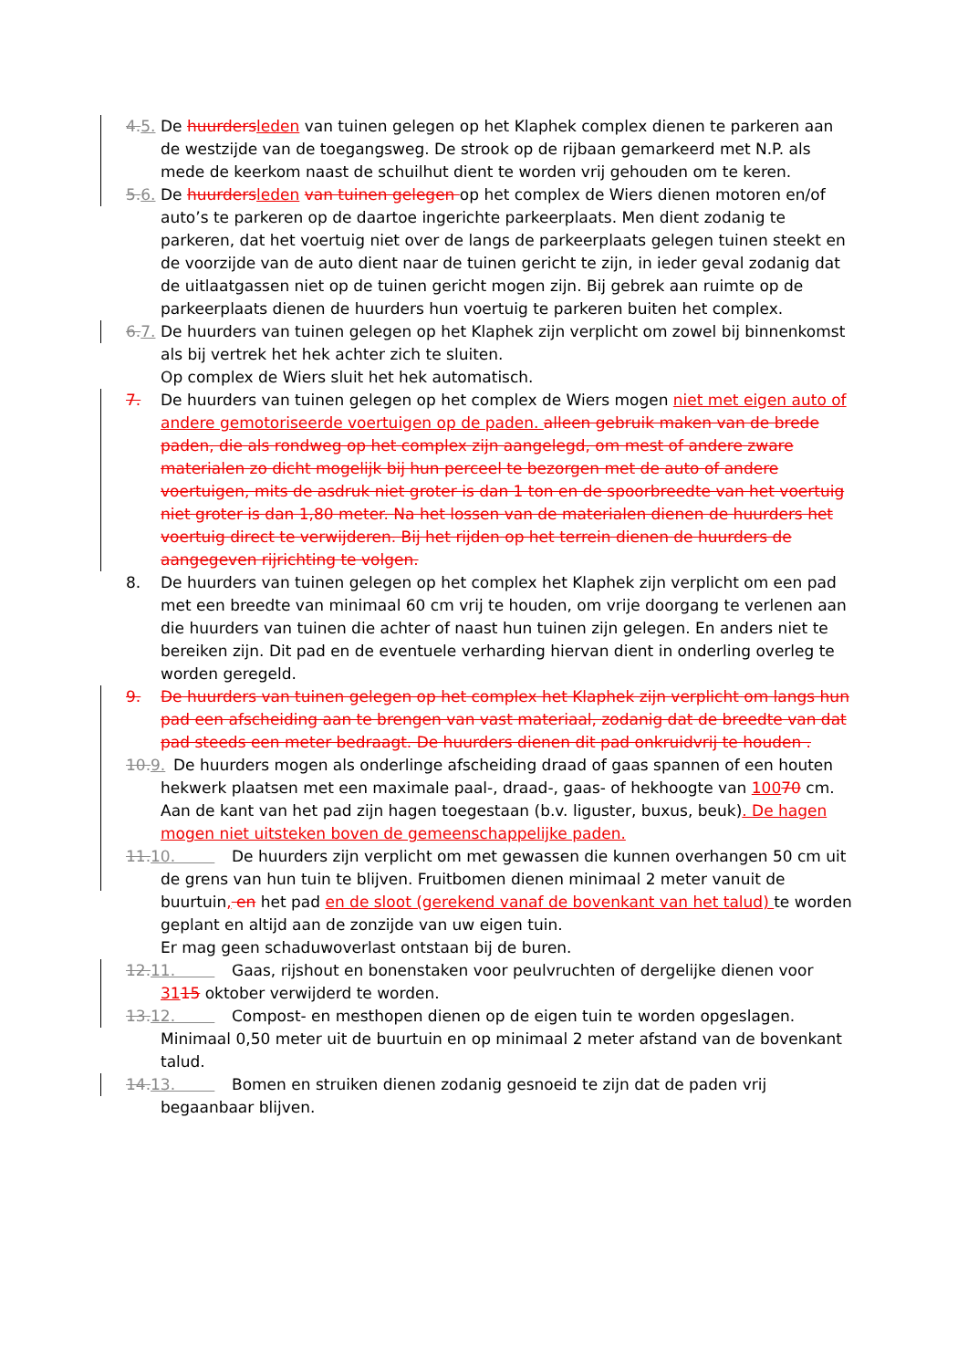4. 5. De huurders leden van tuinen gelegen op het Klaphek complex dienen te parkeren aan de westzijde van de toegangsweg. De strook op de rijbaan gemarkeerd met N.P. als mede de keerkom naast de schuilhut dient te worden vrij gehouden om te keren.
5. 6. De huurders leden van tuinen gelegen op het complex de Wiers dienen motoren en/of auto’s te parkeren op de daartoe ingerichte parkeerplaats. Men dient zodanig te parkeren, dat het voertuig niet over de langs de parkeerplaats gelegen tuinen steekt en de voorzijde van de auto dient naar de tuinen gericht te zijn, in ieder geval zodanig dat de uitlaatgassen niet op de tuinen gericht mogen zijn. Bij gebrek aan ruimte op de parkeerplaats dienen de huurders hun voertuig te parkeren buiten het complex.
6. 7. De huurders van tuinen gelegen op het Klaphek zijn verplicht om zowel bij binnenkomst als bij vertrek het hek achter zich te sluiten.
Op complex de Wiers sluit het hek automatisch.
7. De huurders van tuinen gelegen op het complex de Wiers mogen niet met eigen auto of andere gemotoriseerde voertuigen op de paden. alleen gebruik maken van de brede paden, die als rondweg op het complex zijn aangelegd, om mest of andere zware materialen zo dicht mogelijk bij hun perceel te bezorgen met de auto of andere voertuigen, mits de asdruk niet groter is dan 1 ton en de spoorbreedte van het voertuig niet groter is dan 1,80 meter. Na het lossen van de materialen dienen de huurders het voertuig direct te verwijderen. Bij het rijden op het terrein dienen de huurders de aangegeven rijrichting te volgen.
8. De huurders van tuinen gelegen op het complex het Klaphek zijn verplicht om een pad met een breedte van minimaal 60 cm vrij te houden, om vrije doorgang te verlenen aan die huurders van tuinen die achter of naast hun tuinen zijn gelegen. En anders niet te bereiken zijn. Dit pad en de eventuele verharding hiervan dient in onderling overleg te worden geregeld.
9. De huurders van tuinen gelegen op het complex het Klaphek zijn verplicht om langs hun pad een afscheiding aan te brengen van vast materiaal, zodanig dat de breedte van dat pad steeds een meter bedraagt. De huurders dienen dit pad onkruidvrij te houden .
10. 9. De huurders mogen als onderlinge afscheiding draad of gaas spannen of een houten hekwerk plaatsen met een maximale paal-, draad-, gaas- of hekhoogte van 10070 cm.
Aan de kant van het pad zijn hagen toegestaan (b.v. liguster, buxus, beuk). De hagen mogen niet uitsteken boven de gemeenschappelijke paden.
11. 10. De huurders zijn verplicht om met gewassen die kunnen overhangen 50 cm uit de grens van hun tuin te blijven. Fruitbomen dienen minimaal 2 meter vanuit de buurtuin, en het pad en de sloot (gerekend vanaf de bovenkant van het talud) te worden geplant en altijd aan de zonzijde van uw eigen tuin.
Er mag geen schaduwoverlast ontstaan bij de buren.
12. 11. Gaas, rijshout en bonenstaken voor peulvruchten of dergelijke dienen voor 3115 oktober verwijderd te worden.
13. 12. Compost- en mesthopen dienen op de eigen tuin te worden opgeslagen. Minimaal 0,50 meter uit de buurtuin en op minimaal 2 meter afstand van de bovenkant talud.
14. 13. Bomen en struiken dienen zodanig gesnoeid te zijn dat de paden vrij begaanbaar blijven.